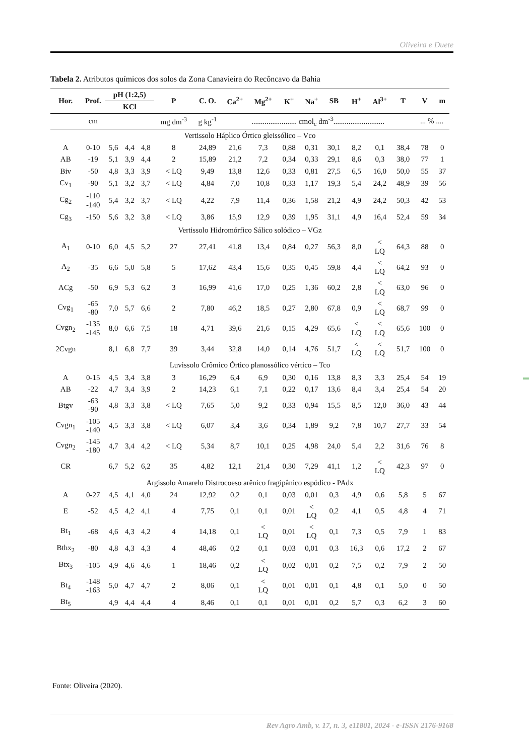Oliveira e Duete
Tabela 2. Atributos químicos dos solos da Zona Canavieira do Recôncavo da Bahia
| Hor. | Prof. | pH (1:2,5) | | | P | C. O. | Ca<sup>2+</sup> | Mg<sup>2+</sup> | K<sup>+</sup> | Na<sup>+</sup> | SB | H<sup>+</sup> | Al<sup>3+</sup> | T | V | m |
| --- | --- | --- | --- | --- | --- | --- | --- | --- | --- | --- | --- | --- | --- | --- | --- | --- |
| | | KCl | | | | | | | | | | | | | | |
| | cm | | | | mg dm<sup>-3</sup> | g kg<sup>-1</sup> | ........................ cmol<sub>c</sub> dm<sup>-3</sup>........................... | | | | | | | | ... % .... | |
| Vertissolo Háplico Órtico gleissólico – Vco | | | | | | | | | | | | | | | | |
| A | 0-10 | 5,6 | 4,4 | 4,8 | 8 | 24,89 | 21,6 | 7,3 | 0,88 | 0,31 | 30,1 | 8,2 | 0,1 | 38,4 | 78 | 0 |
| AB | -19 | 5,1 | 3,9 | 4,4 | 2 | 15,89 | 21,2 | 7,2 | 0,34 | 0,33 | 29,1 | 8,6 | 0,3 | 38,0 | 77 | 1 |
| Biv | -50 | 4,8 | 3,3 | 3,9 | < LQ | 9,49 | 13,8 | 12,6 | 0,33 | 0,81 | 27,5 | 6,5 | 16,0 | 50,0 | 55 | 37 |
| Cv<sub>1</sub> | -90 | 5,1 | 3,2 | 3,7 | < LQ | 4,84 | 7,0 | 10,8 | 0,33 | 1,17 | 19,3 | 5,4 | 24,2 | 48,9 | 39 | 56 |
| Cg<sub>2</sub> | -110 -140 | 5,4 | 3,2 | 3,7 | < LQ | 4,22 | 7,9 | 11,4 | 0,36 | 1,58 | 21,2 | 4,9 | 24,2 | 50,3 | 42 | 53 |
| Cg<sub>3</sub> | -150 | 5,6 | 3,2 | 3,8 | < LQ | 3,86 | 15,9 | 12,9 | 0,39 | 1,95 | 31,1 | 4,9 | 16,4 | 52,4 | 59 | 34 |
| Vertissolo Hidromórfico Sálico solódico – VGz | | | | | | | | | | | | | | | | |
| A<sub>1</sub> | 0-10 | 6,0 | 4,5 | 5,2 | 27 | 27,41 | 41,8 | 13,4 | 0,84 | 0,27 | 56,3 | 8,0 | < LQ | 64,3 | 88 | 0 |
| A<sub>2</sub> | -35 | 6,6 | 5,0 | 5,8 | 5 | 17,62 | 43,4 | 15,6 | 0,35 | 0,45 | 59,8 | 4,4 | < LQ | 64,2 | 93 | 0 |
| ACg | -50 | 6,9 | 5,3 | 6,2 | 3 | 16,99 | 41,6 | 17,0 | 0,25 | 1,36 | 60,2 | 2,8 | < LQ | 63,0 | 96 | 0 |
| Cvg<sub>1</sub> | -65 -80 | 7,0 | 5,7 | 6,6 | 2 | 7,80 | 46,2 | 18,5 | 0,27 | 2,80 | 67,8 | 0,9 | < LQ | 68,7 | 99 | 0 |
| Cvgn<sub>2</sub> | -135 -145 | 8,0 | 6,6 | 7,5 | 18 | 4,71 | 39,6 | 21,6 | 0,15 | 4,29 | 65,6 | < LQ | < LQ | 65,6 | 100 | 0 |
| 2Cvgn | | 8,1 | 6,8 | 7,7 | 39 | 3,44 | 32,8 | 14,0 | 0,14 | 4,76 | 51,7 | < LQ | < LQ | 51,7 | 100 | 0 |
| Luvissolo Crômico Órtico planossólico vértico – Tco | | | | | | | | | | | | | | | | |
| A | 0-15 | 4,5 | 3,4 | 3,8 | 3 | 16,29 | 6,4 | 6,9 | 0,30 | 0,16 | 13,8 | 8,3 | 3,3 | 25,4 | 54 | 19 |
| AB | -22 | 4,7 | 3,4 | 3,9 | 2 | 14,23 | 6,1 | 7,1 | 0,22 | 0,17 | 13,6 | 8,4 | 3,4 | 25,4 | 54 | 20 |
| Btgv | -63 -90 | 4,8 | 3,3 | 3,8 | < LQ | 7,65 | 5,0 | 9,2 | 0,33 | 0,94 | 15,5 | 8,5 | 12,0 | 36,0 | 43 | 44 |
| Cvgn<sub>1</sub> | -105 -140 | 4,5 | 3,3 | 3,8 | < LQ | 6,07 | 3,4 | 3,6 | 0,34 | 1,89 | 9,2 | 7,8 | 10,7 | 27,7 | 33 | 54 |
| Cvgn<sub>2</sub> | -145 -180 | 4,7 | 3,4 | 4,2 | < LQ | 5,34 | 8,7 | 10,1 | 0,25 | 4,98 | 24,0 | 5,4 | 2,2 | 31,6 | 76 | 8 |
| CR | | 6,7 | 5,2 | 6,2 | 35 | 4,82 | 12,1 | 21,4 | 0,30 | 7,29 | 41,1 | 1,2 | < LQ | 42,3 | 97 | 0 |
| Argissolo Amarelo Distrocoeso arênico fragipânico espódico - PAdx | | | | | | | | | | | | | | | | |
| A | 0-27 | 4,5 | 4,1 | 4,0 | 24 | 12,92 | 0,2 | 0,1 | 0,03 | 0,01 | 0,3 | 4,9 | 0,6 | 5,8 | 5 | 67 |
| E | -52 | 4,5 | 4,2 | 4,1 | 4 | 7,75 | 0,1 | 0,1 | 0,01 | < LQ | 0,2 | 4,1 | 0,5 | 4,8 | 4 | 71 |
| Bt<sub>1</sub> | -68 | 4,6 | 4,3 | 4,2 | 4 | 14,18 | 0,1 | < LQ | 0,01 | < LQ | 0,1 | 7,3 | 0,5 | 7,9 | 1 | 83 |
| Bthx<sub>2</sub> | -80 | 4,8 | 4,3 | 4,3 | 4 | 48,46 | 0,2 | 0,1 | 0,03 | 0,01 | 0,3 | 16,3 | 0,6 | 17,2 | 2 | 67 |
| Btx<sub>3</sub> | -105 | 4,9 | 4,6 | 4,6 | 1 | 18,46 | 0,2 | < LQ | 0,02 | 0,01 | 0,2 | 7,5 | 0,2 | 7,9 | 2 | 50 |
| Bt<sub>4</sub> | -148 -163 | 5,0 | 4,7 | 4,7 | 2 | 8,06 | 0,1 | < LQ | 0,01 | 0,01 | 0,1 | 4,8 | 0,1 | 5,0 | 0 | 50 |
| Bt<sub>5</sub> | | 4,9 | 4,4 | 4,4 | 4 | 8,46 | 0,1 | 0,1 | 0,01 | 0,01 | 0,2 | 5,7 | 0,3 | 6,2 | 3 | 60 |
Fonte: Oliveira (2020).
Rev Agro Amb, v. 17, n. 3, e11801, 2024 - e-ISSN 2176-9168